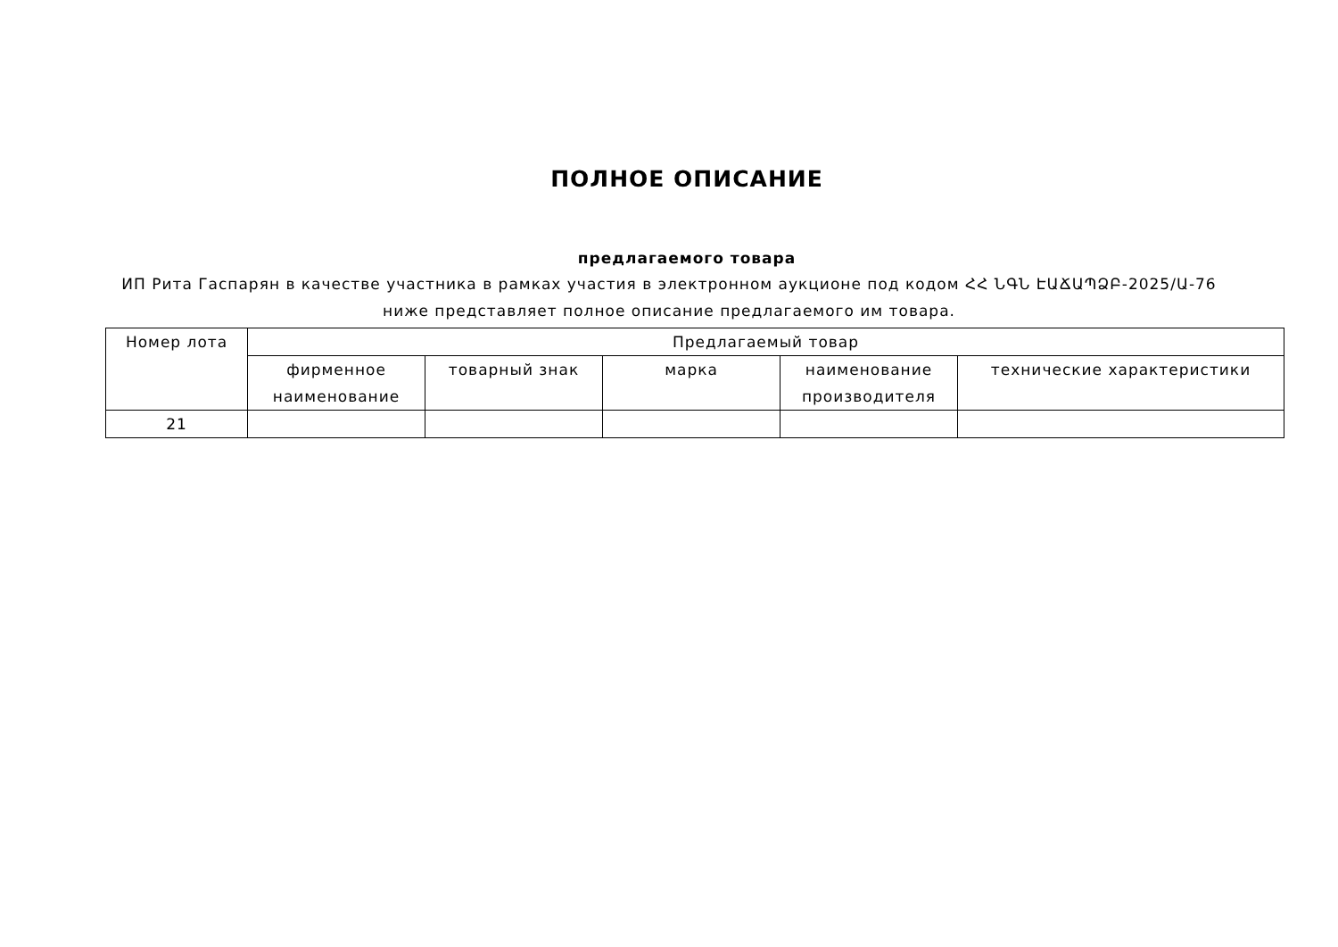ПОЛНОЕ ОПИСАНИЕ
предлагаемого товара
ИП Рита Гаспарян в качестве участника в рамках участия в электронном аукционе под кодом ՀՀ ՆԳՆ ԷԱՃԱՊՁԲ-2025/Ա-76 ниже представляет полное описание предлагаемого им товара.
| Номер лота | Предлагаемый товар | | | | |
| --- | --- | --- | --- | --- | --- |
| | фирменное наименование | товарный знак | марка | наименование производителя | технические характеристики |
| 21 | | | | | |